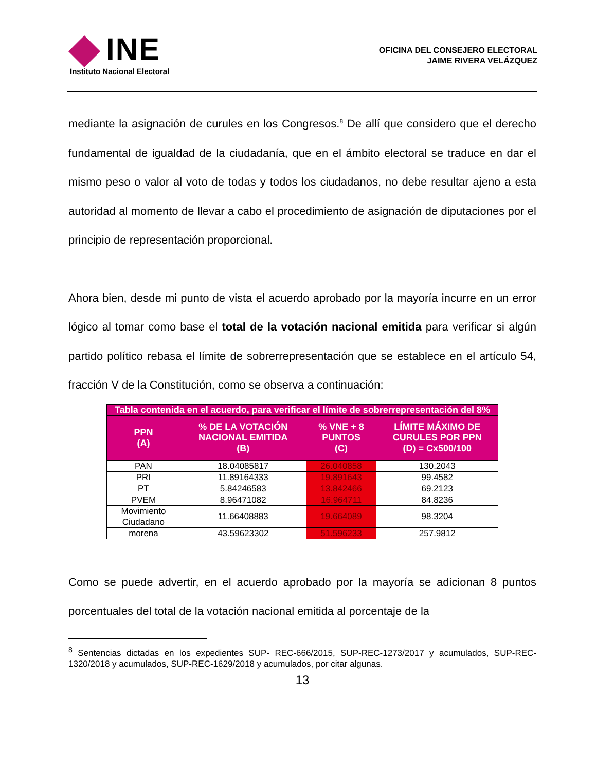INE
Instituto Nacional Electoral
OFICINA DEL CONSEJERO ELECTORAL
JAIME RIVERA VELÁZQUEZ
mediante la asignación de curules en los Congresos.<sup>8</sup> De allí que considero que el derecho fundamental de igualdad de la ciudadanía, que en el ámbito electoral se traduce en dar el mismo peso o valor al voto de todas y todos los ciudadanos, no debe resultar ajeno a esta autoridad al momento de llevar a cabo el procedimiento de asignación de diputaciones por el principio de representación proporcional.
Ahora bien, desde mi punto de vista el acuerdo aprobado por la mayoría incurre en un error lógico al tomar como base el total de la votación nacional emitida para verificar si algún partido político rebasa el límite de sobrerrepresentación que se establece en el artículo 54, fracción V de la Constitución, como se observa a continuación:
| Tabla contenida en el acuerdo, para verificar el límite de sobrerrepresentación del 8% | | | |
| --- | --- | --- | --- |
| PPN (A) | % DE LA VOTACIÓN NACIONAL EMITIDA (B) | % VNE + 8 PUNTOS (C) | LÍMITE MÁXIMO DE CURULES POR PPN (D) = Cx500/100 |
| PAN | 18.04085817 | 26.040858 | 130.2043 |
| PRI | 11.89164333 | 19.891643 | 99.4582 |
| PT | 5.84246583 | 13.842466 | 69.2123 |
| PVEM | 8.96471082 | 16.964711 | 84.8236 |
| Movimiento Ciudadano | 11.66408883 | 19.664089 | 98.3204 |
| morena | 43.59623302 | 51.596233 | 257.9812 |
Como se puede advertir, en el acuerdo aprobado por la mayoría se adicionan 8 puntos porcentuales del total de la votación nacional emitida al porcentaje de la
<sup>8</sup> Sentencias dictadas en los expedientes SUP- REC-666/2015, SUP-REC-1273/2017 y acumulados, SUP-REC-1320/2018 y acumulados, SUP-REC-1629/2018 y acumulados, por citar algunas.
13